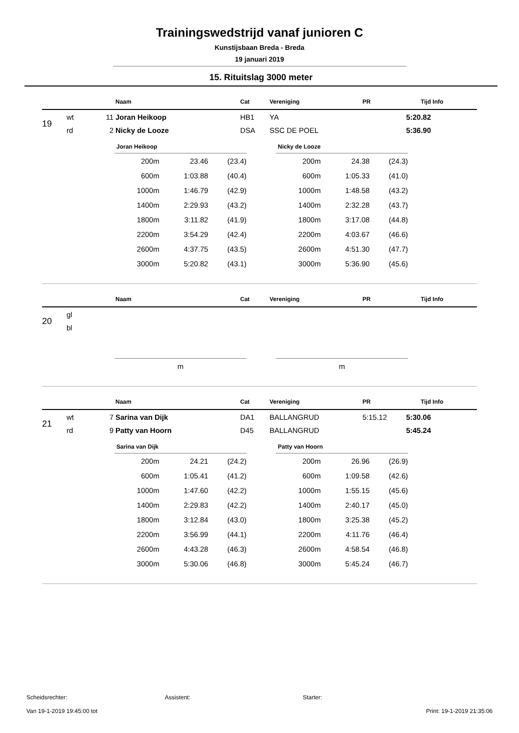Trainingswedstrijd vanaf junioren C
Kunstijsbaan Breda - Breda
19 januari 2019
15. Rituitslag 3000 meter
| | | | Naam | Cat | Vereniging | PR | Tijd | Info |
| --- | --- | --- | --- | --- | --- | --- | --- | --- |
| 19 | wt | 11 | Joran Heikoop | HB1 | YA | | 5:20.82 | |
| | rd | 2 | Nicky de Looze | DSA | SSC DE POEL | | 5:36.90 | |
| Joran Heikoop | | |
| --- | --- | --- |
| 200m | 23.46 | (23.4) |
| 600m | 1:03.88 | (40.4) |
| 1000m | 1:46.79 | (42.9) |
| 1400m | 2:29.93 | (43.2) |
| 1800m | 3:11.82 | (41.9) |
| 2200m | 3:54.29 | (42.4) |
| 2600m | 4:37.75 | (43.5) |
| 3000m | 5:20.82 | (43.1) |
| Nicky de Looze | | |
| --- | --- | --- |
| 200m | 24.38 | (24.3) |
| 600m | 1:05.33 | (41.0) |
| 1000m | 1:48.58 | (43.2) |
| 1400m | 2:32.28 | (43.7) |
| 1800m | 3:17.08 | (44.8) |
| 2200m | 4:03.67 | (46.6) |
| 2600m | 4:51.30 | (47.7) |
| 3000m | 5:36.90 | (45.6) |
| | | | Naam | Cat | Vereniging | PR | Tijd | Info |
| --- | --- | --- | --- | --- | --- | --- | --- | --- |
| 20 | gl | | | | | | | |
| | bl | | | | | | | |
| m |
| m |
| | | | Naam | Cat | Vereniging | PR | Tijd | Info |
| --- | --- | --- | --- | --- | --- | --- | --- | --- |
| 21 | wt | 7 | Sarina van Dijk | DA1 | BALLANGRUD | 5:15.12 | 5:30.06 | |
| | rd | 9 | Patty van Hoorn | D45 | BALLANGRUD | | 5:45.24 | |
| Sarina van Dijk | | |
| --- | --- | --- |
| 200m | 24.21 | (24.2) |
| 600m | 1:05.41 | (41.2) |
| 1000m | 1:47.60 | (42.2) |
| 1400m | 2:29.83 | (42.2) |
| 1800m | 3:12.84 | (43.0) |
| 2200m | 3:56.99 | (44.1) |
| 2600m | 4:43.28 | (46.3) |
| 3000m | 5:30.06 | (46.8) |
| Patty van Hoorn | | |
| --- | --- | --- |
| 200m | 26.96 | (26.9) |
| 600m | 1:09.58 | (42.6) |
| 1000m | 1:55.15 | (45.6) |
| 1400m | 2:40.17 | (45.0) |
| 1800m | 3:25.38 | (45.2) |
| 2200m | 4:11.76 | (46.4) |
| 2600m | 4:58.54 | (46.8) |
| 3000m | 5:45.24 | (46.7) |
Scheidsrechter: Assistent: Starter:
Van 19-1-2019 19:45:00 tot Print: 19-1-2019 21:35:06